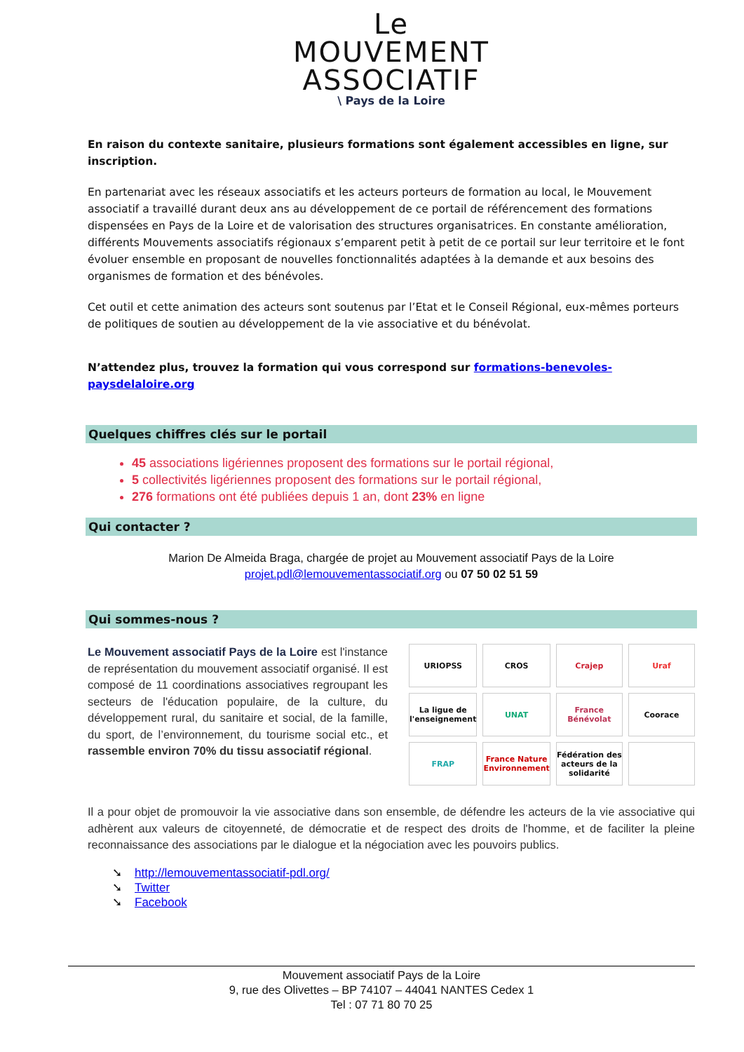Le
MOUVEMENT
ASSOCIATIF
\ Pays de la Loire
En raison du contexte sanitaire, plusieurs formations sont également accessibles en ligne, sur inscription.
En partenariat avec les réseaux associatifs et les acteurs porteurs de formation au local, le Mouvement associatif a travaillé durant deux ans au développement de ce portail de référencement des formations dispensées en Pays de la Loire et de valorisation des structures organisatrices. En constante amélioration, différents Mouvements associatifs régionaux s’emparent petit à petit de ce portail sur leur territoire et le font évoluer ensemble en proposant de nouvelles fonctionnalités adaptées à la demande et aux besoins des organismes de formation et des bénévoles.
Cet outil et cette animation des acteurs sont soutenus par l’Etat et le Conseil Régional, eux-mêmes porteurs de politiques de soutien au développement de la vie associative et du bénévolat.
N’attendez plus, trouvez la formation qui vous correspond sur formations-benevoles-paysdelaloire.org
Quelques chiffres clés sur le portail
45 associations ligériennes proposent des formations sur le portail régional,
5 collectivités ligériennes proposent des formations sur le portail régional,
276 formations ont été publiées depuis 1 an, dont 23% en ligne
Qui contacter ?
Marion De Almeida Braga, chargée de projet au Mouvement associatif Pays de la Loire
projet.pdl@lemouvementassociatif.org ou 07 50 02 51 59
Qui sommes-nous ?
Le Mouvement associatif Pays de la Loire est l'instance de représentation du mouvement associatif organisé. Il est composé de 11 coordinations associatives regroupant les secteurs de l'éducation populaire, de la culture, du développement rural, du sanitaire et social, de la famille, du sport, de l’environnement, du tourisme social etc., et rassemble environ 70% du tissu associatif régional.
URIOPSS
CROS
Crajep
Uraf
La ligue de l'enseignement
UNAT
France Bénévolat
Coorace
FRAP
France Nature Environnement
Fédération des acteurs de la solidarité
Il a pour objet de promouvoir la vie associative dans son ensemble, de défendre les acteurs de la vie associative qui adhèrent aux valeurs de citoyenneté, de démocratie et de respect des droits de l'homme, et de faciliter la pleine reconnaissance des associations par le dialogue et la négociation avec les pouvoirs publics.
➘ http://lemouvementassociatif-pdl.org/
➘ Twitter
➘ Facebook
Mouvement associatif Pays de la Loire
9, rue des Olivettes – BP 74107 – 44041 NANTES Cedex 1
Tel : 07 71 80 70 25